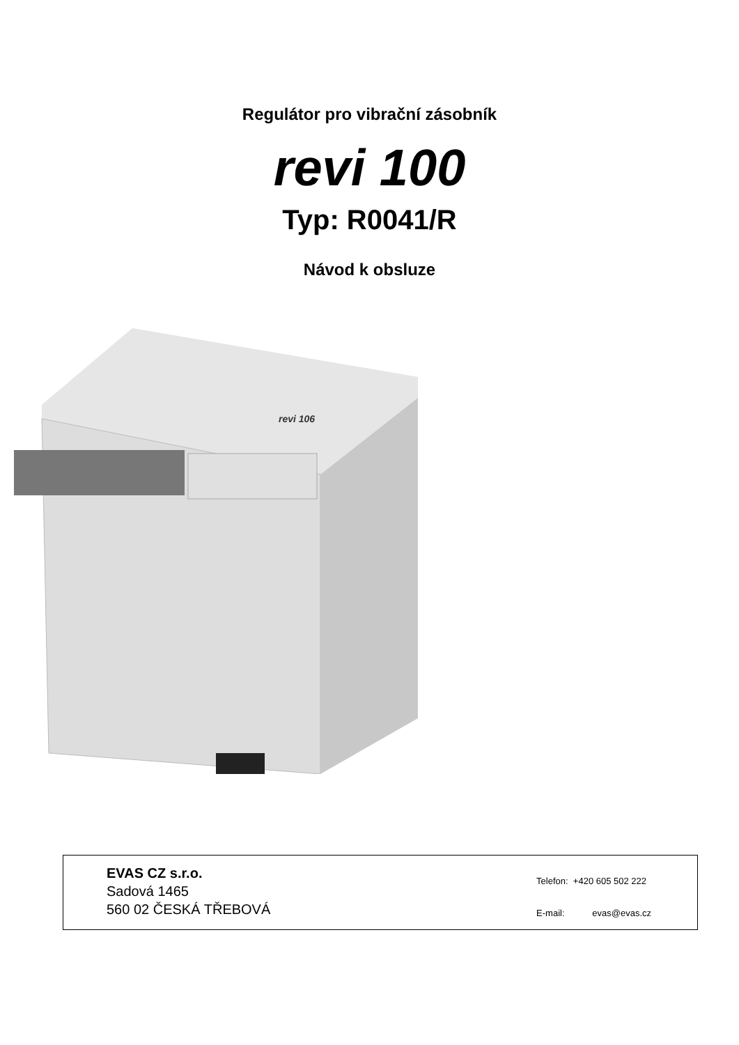Regulátor pro vibrační zásobník
revi 100
Typ: R0041/R
Návod k obsluze
revi 106
EVAS CZ s.r.o.
Sadová 1465
560 02 ČESKÁ TŘEBOVÁ
Telefon: +420 605 502 222
E-mail: evas@evas.cz